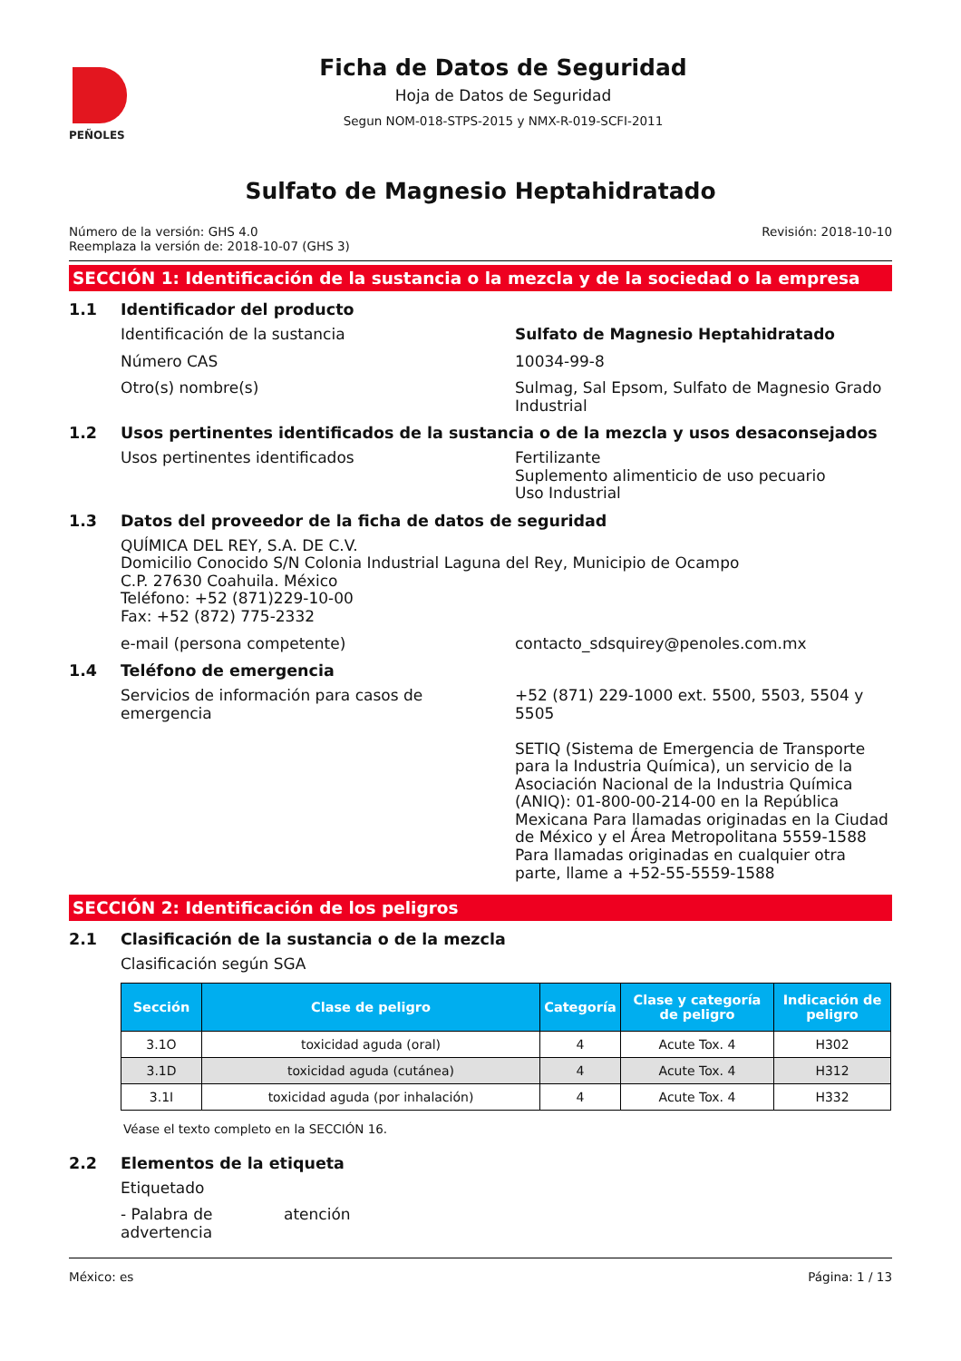PEÑOLES
Ficha de Datos de Seguridad
Hoja de Datos de Seguridad
Segun NOM-018-STPS-2015 y NMX-R-019-SCFI-2011
Sulfato de Magnesio Heptahidratado
Número de la versión: GHS 4.0
Reemplaza la versión de: 2018-10-07 (GHS 3)
Revisión: 2018-10-10
SECCIÓN 1: Identificación de la sustancia o la mezcla y de la sociedad o la empresa
1.1 Identificador del producto
Identificación de la sustancia Sulfato de Magnesio Heptahidratado
Número CAS 10034-99-8
Otro(s) nombre(s) Sulmag, Sal Epsom, Sulfato de Magnesio Grado Industrial
1.2 Usos pertinentes identificados de la sustancia o de la mezcla y usos desaconsejados
Usos pertinentes identificados Fertilizante
Suplemento alimenticio de uso pecuario
Uso Industrial
1.3 Datos del proveedor de la ficha de datos de seguridad
QUÍMICA DEL REY, S.A. DE C.V.
Domicilio Conocido S/N Colonia Industrial Laguna del Rey, Municipio de Ocampo
C.P. 27630 Coahuila. México
Teléfono: +52 (871)229-10-00
Fax: +52 (872) 775-2332
e-mail (persona competente) contacto_sdsquirey@penoles.com.mx
1.4 Teléfono de emergencia
Servicios de información para casos de emergencia
+52 (871) 229-1000 ext. 5500, 5503, 5504 y 5505
SETIQ (Sistema de Emergencia de Transporte para la Industria Química), un servicio de la Asociación Nacional de la Industria Química (ANIQ): 01-800-00-214-00 en la República Mexicana Para llamadas originadas en la Ciudad de México y el Área Metropolitana 5559-1588 Para llamadas originadas en cualquier otra parte, llame a +52-55-5559-1588
SECCIÓN 2: Identificación de los peligros
2.1 Clasificación de la sustancia o de la mezcla
Clasificación según SGA
| Sección | Clase de peligro | Categoría | Clase y categoría de peligro | Indicación de peligro |
| --- | --- | --- | --- | --- |
| 3.1O | toxicidad aguda (oral) | 4 | Acute Tox. 4 | H302 |
| 3.1D | toxicidad aguda (cutánea) | 4 | Acute Tox. 4 | H312 |
| 3.1I | toxicidad aguda (por inhalación) | 4 | Acute Tox. 4 | H332 |
Véase el texto completo en la SECCIÓN 16.
2.2 Elementos de la etiqueta
Etiquetado
- Palabra de advertencia
atención
México: es Página: 1 / 13